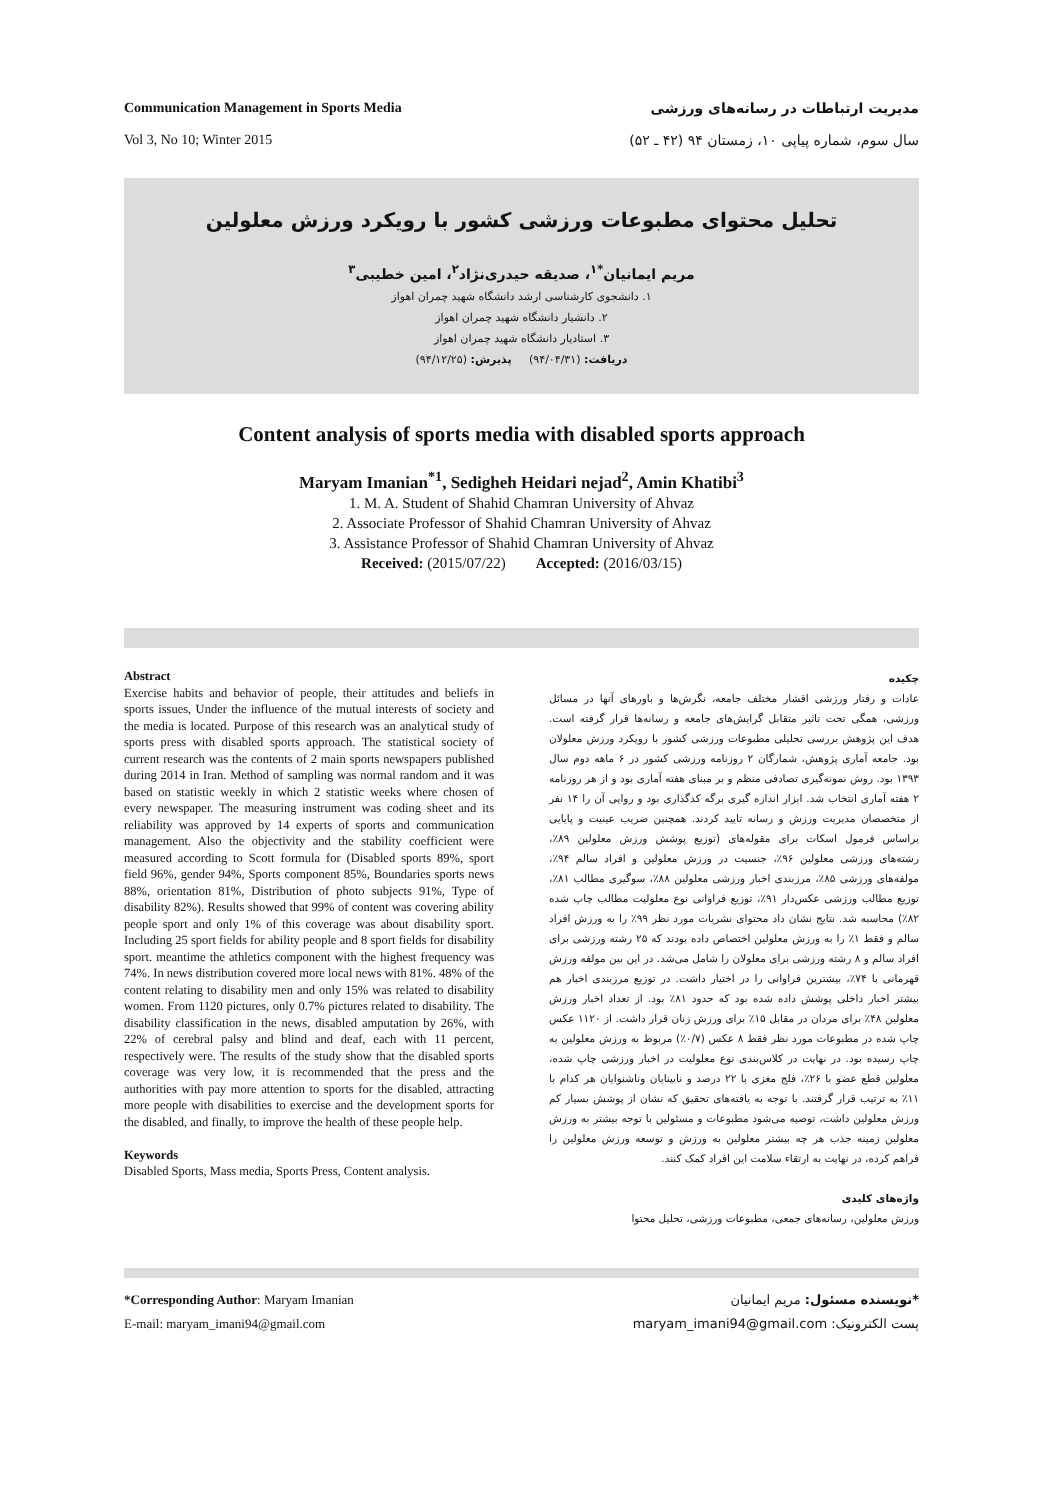Communication Management in Sports Media
Vol 3, No 10; Winter 2015
مدیریت ارتباطات در رسانه‌های ورزشی
سال سوم، شماره پیاپی ۱۰، زمستان ۹۴ (۴۲ ـ ۵۲)
تحلیل محتوای مطبوعات ورزشی کشور با رویکرد ورزش معلولین
مریم ایمانیان<sup>*۱</sup>، صدیقه حیدری‌نژاد<sup>۲</sup>، امین خطیبی<sup>۳</sup>
۱. دانشجوی کارشناسی ارشد دانشگاه شهید چمران اهواز
۲. دانشیار دانشگاه شهید چمران اهواز
۳. استادیار دانشگاه شهید چمران اهواز
دریافت: (۹۴/۰۴/۳۱) پذیرش: (۹۴/۱۲/۲۵)
Content analysis of sports media with disabled sports approach
Maryam Imanian<sup>*1</sup>, Sedigheh Heidari nejad<sup>2</sup>, Amin Khatibi<sup>3</sup>
1. M. A. Student of Shahid Chamran University of Ahvaz
2. Associate Professor of Shahid Chamran University of Ahvaz
3. Assistance Professor of Shahid Chamran University of Ahvaz
Received: (2015/07/22) Accepted: (2016/03/15)
Abstract
Exercise habits and behavior of people, their attitudes and beliefs in sports issues, Under the influence of the mutual interests of society and the media is located. Purpose of this research was an analytical study of sports press with disabled sports approach. The statistical society of current research was the contents of 2 main sports newspapers published during 2014 in Iran. Method of sampling was normal random and it was based on statistic weekly in which 2 statistic weeks where chosen of every newspaper. The measuring instrument was coding sheet and its reliability was approved by 14 experts of sports and communication management. Also the objectivity and the stability coefficient were measured according to Scott formula for (Disabled sports 89%, sport field 96%, gender 94%, Sports component 85%, Boundaries sports news 88%, orientation 81%, Distribution of photo subjects 91%, Type of disability 82%). Results showed that 99% of content was covering ability people sport and only 1% of this coverage was about disability sport. Including 25 sport fields for ability people and 8 sport fields for disability sport. meantime the athletics component with the highest frequency was 74%. In news distribution covered more local news with 81%. 48% of the content relating to disability men and only 15% was related to disability women. From 1120 pictures, only 0.7% pictures related to disability. The disability classification in the news, disabled amputation by 26%, with 22% of cerebral palsy and blind and deaf, each with 11 percent, respectively were. The results of the study show that the disabled sports coverage was very low, it is recommended that the press and the authorities with pay more attention to sports for the disabled, attracting more people with disabilities to exercise and the development sports for the disabled, and finally, to improve the health of these people help.
Keywords
Disabled Sports, Mass media, Sports Press, Content analysis.
چکیده
عادات و رفتار ورزشی اقشار مختلف جامعه، نگرش‌ها و باورهای آنها در مسائل ورزشی، همگی تحت تاثیر متقابل گرایش‌های جامعه و رسانه‌ها قرار گرفته است. هدف این پژوهش بررسی تحلیلی مطبوعات ورزشی کشور با رویکرد ورزش معلولان بود. جامعه آماری پژوهش، شمارگان ۲ روزنامه ورزشی کشور در ۶ ماهه دوم سال ۱۳۹۳ بود. روش نمونه‌گیری تصادفی منظم و بر مبنای هفته آماری بود و از هر روزنامه ۲ هفته آماری انتخاب شد. ابزار اندازه گیری برگه کدگذاری بود و روایی آن را ۱۴ نفر از متخصصان مدیریت ورزش و رسانه تایید کردند. همچنین ضریب عینیت و پایایی براساس فرمول اسکات برای مقوله‌های (توزیع پوشش ورزش معلولین ۸۹٪، رشته‌های ورزشی معلولین ۹۶٪، جنسیت در ورزش معلولین و افراد سالم ۹۴٪، مولفه‌های ورزشی ۸۵٪، مرزبندی اخبار ورزشی معلولین ۸۸٪، سوگیری مطالب ۸۱٪، توزیع مطالب ورزشی عکس‌دار ۹۱٪، توزیع فراوانی نوع معلولیت مطالب چاپ شده ۸۲٪) محاسبه شد. نتایج نشان داد محتوای نشریات مورد نظر ۹۹٪ را به ورزش افراد سالم و فقط ۱٪ را به ورزش معلولین اختصاص داده بودند که ۲۵ رشته ورزشی برای افراد سالم و ۸ رشته ورزشی برای معلولان را شامل می‌شد. در این بین مولفه ورزش قهرمانی با ۷۴٪، بیشترین فراوانی را در اختیار داشت. در توزیع مرزبندی اخبار هم بیشتر اخبار داخلی پوشش داده شده بود که حدود ۸۱٪ بود. از تعداد اخبار ورزش معلولین ۴۸٪ برای مردان در مقابل ۱۵٪ برای ورزش زنان قرار داشت. از ۱۱۲۰ عکس چاپ شده در مطبوعات مورد نظر فقط ۸ عکس (۰/۷٪) مربوط به ورزش معلولین به چاپ رسیده بود. در نهایت در کلاس‌بندی نوع معلولیت در اخبار ورزشی چاپ شده، معلولین قطع عضو با ۲۶٪، فلج مغزی با ۲۲ درصد و نابینایان وناشنوایان هر کدام با ۱۱٪ به ترتیب قرار گرفتند. با توجه به یافته‌های تحقیق که نشان از پوشش بسیار کم ورزش معلولین داشت، توصیه می‌شود مطبوعات و مسئولین با توجه بیشتر به ورزش معلولین زمینه جذب هر چه بیشتر معلولین به ورزش و توسعه ورزش معلولین را فراهم کرده، در نهایت به ارتقاء سلامت این افراد کمک کنند.
واژه‌های کلیدی
ورزش معلولین، رسانه‌های جمعی، مطبوعات ورزشی، تحلیل محتوا
*Corresponding Author: Maryam Imanian
E-mail: maryam_imani94@gmail.com
*نویسنده مسئول: مریم ایمانیان
پست الکترونیک: maryam_imani94@gmail.com